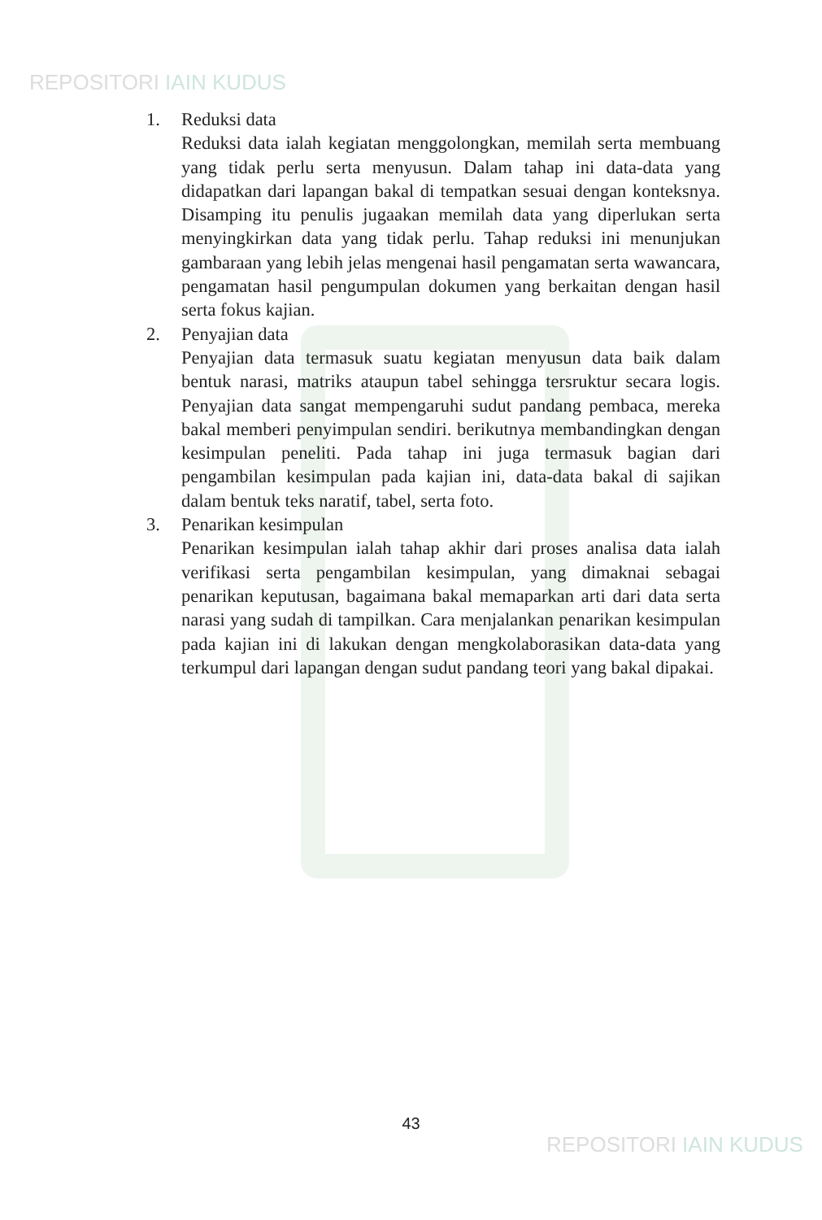REPOSITORI IAIN KUDUS
1. Reduksi data
Reduksi data ialah kegiatan menggolongkan, memilah serta membuang yang tidak perlu serta menyusun. Dalam tahap ini data-data yang didapatkan dari lapangan bakal di tempatkan sesuai dengan konteksnya. Disamping itu penulis jugaakan memilah data yang diperlukan serta menyingkirkan data yang tidak perlu. Tahap reduksi ini menunjukan gambaraan yang lebih jelas mengenai hasil pengamatan serta wawancara, pengamatan hasil pengumpulan dokumen yang berkaitan dengan hasil serta fokus kajian.
2. Penyajian data
Penyajian data termasuk suatu kegiatan menyusun data baik dalam bentuk narasi, matriks ataupun tabel sehingga tersruktur secara logis. Penyajian data sangat mempengaruhi sudut pandang pembaca, mereka bakal memberi penyimpulan sendiri. berikutnya membandingkan dengan kesimpulan peneliti. Pada tahap ini juga termasuk bagian dari pengambilan kesimpulan pada kajian ini, data-data bakal di sajikan dalam bentuk teks naratif, tabel, serta foto.
3. Penarikan kesimpulan
Penarikan kesimpulan ialah tahap akhir dari proses analisa data ialah verifikasi serta pengambilan kesimpulan, yang dimaknai sebagai penarikan keputusan, bagaimana bakal memaparkan arti dari data serta narasi yang sudah di tampilkan. Cara menjalankan penarikan kesimpulan pada kajian ini di lakukan dengan mengkolaborasikan data-data yang terkumpul dari lapangan dengan sudut pandang teori yang bakal dipakai.
43
REPOSITORI IAIN KUDUS